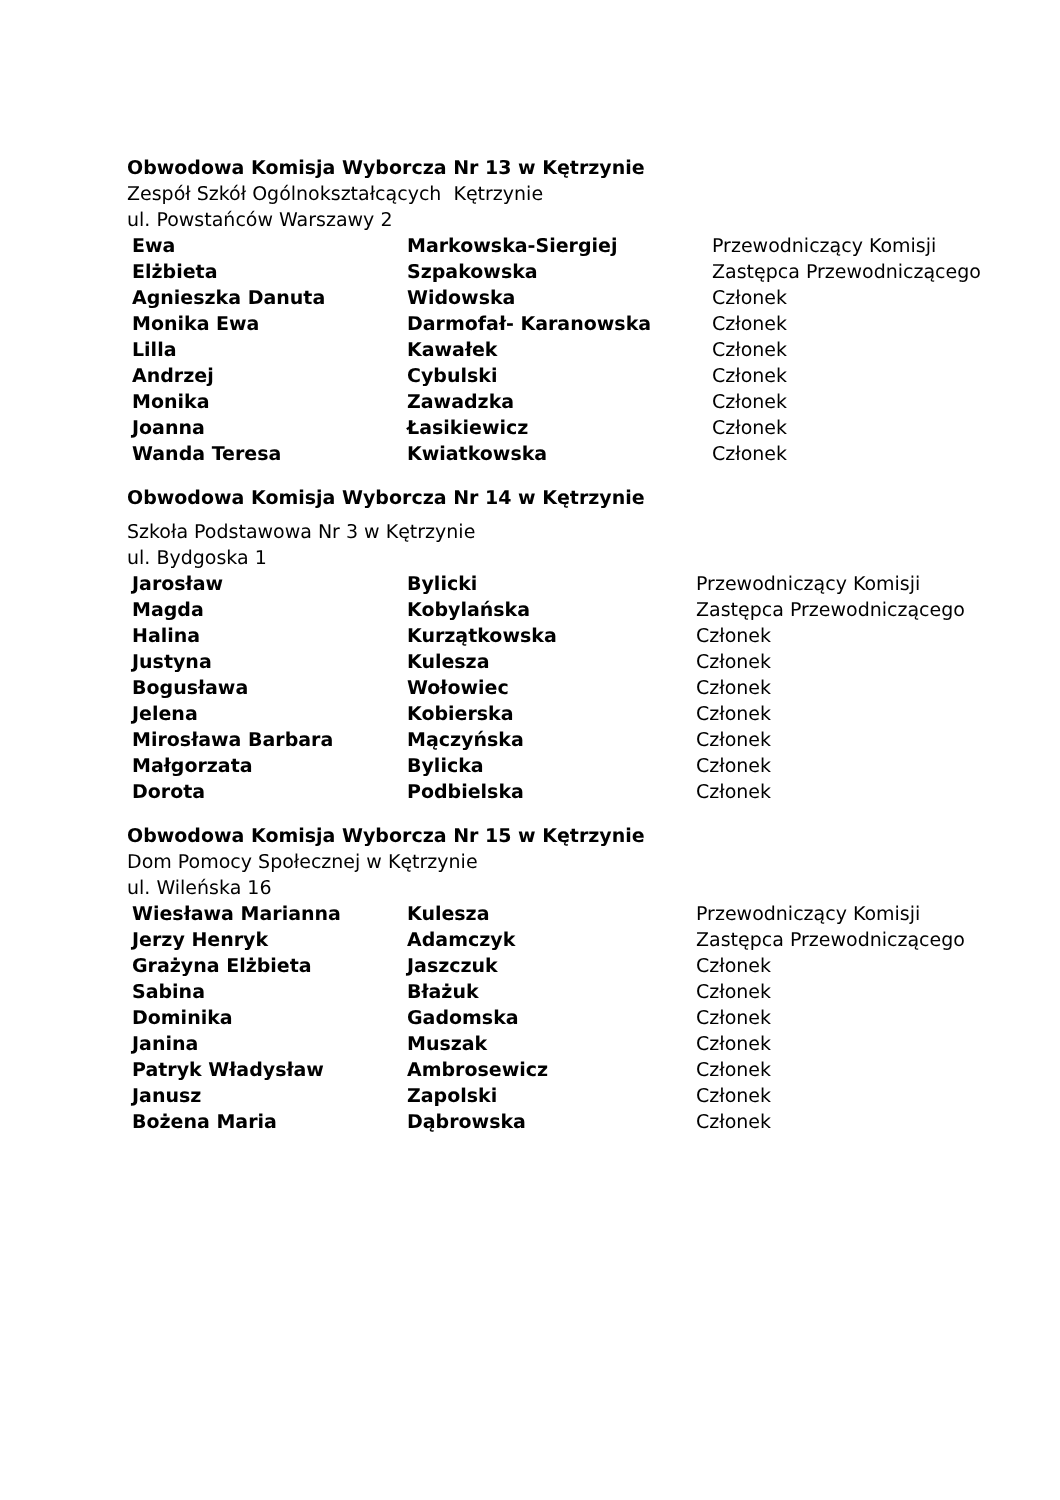Obwodowa Komisja Wyborcza Nr 13 w Kętrzynie
Zespół Szkół Ogólnokształcących Kętrzynie
ul. Powstańców Warszawy 2
| Ewa | Markowska-Siergiej | Przewodniczący Komisji |
| Elżbieta | Szpakowska | Zastępca Przewodniczącego |
| Agnieszka Danuta | Widowska | Członek |
| Monika Ewa | Darmofał- Karanowska | Członek |
| Lilla | Kawałek | Członek |
| Andrzej | Cybulski | Członek |
| Monika | Zawadzka | Członek |
| Joanna | Łasikiewicz | Członek |
| Wanda Teresa | Kwiatkowska | Członek |
Obwodowa Komisja Wyborcza Nr 14 w Kętrzynie
Szkoła Podstawowa Nr 3 w Kętrzynie
ul. Bydgoska 1
| Jarosław | Bylicki | Przewodniczący Komisji |
| Magda | Kobylańska | Zastępca Przewodniczącego |
| Halina | Kurzątkowska | Członek |
| Justyna | Kulesza | Członek |
| Bogusława | Wołowiec | Członek |
| Jelena | Kobierska | Członek |
| Mirosława Barbara | Mączyńska | Członek |
| Małgorzata | Bylicka | Członek |
| Dorota | Podbielska | Członek |
Obwodowa Komisja Wyborcza Nr 15 w Kętrzynie
Dom Pomocy Społecznej w Kętrzynie
ul. Wileńska 16
| Wiesława Marianna | Kulesza | Przewodniczący Komisji |
| Jerzy Henryk | Adamczyk | Zastępca Przewodniczącego |
| Grażyna Elżbieta | Jaszczuk | Członek |
| Sabina | Błażuk | Członek |
| Dominika | Gadomska | Członek |
| Janina | Muszak | Członek |
| Patryk Władysław | Ambrosewicz | Członek |
| Janusz | Zapolski | Członek |
| Bożena Maria | Dąbrowska | Członek |